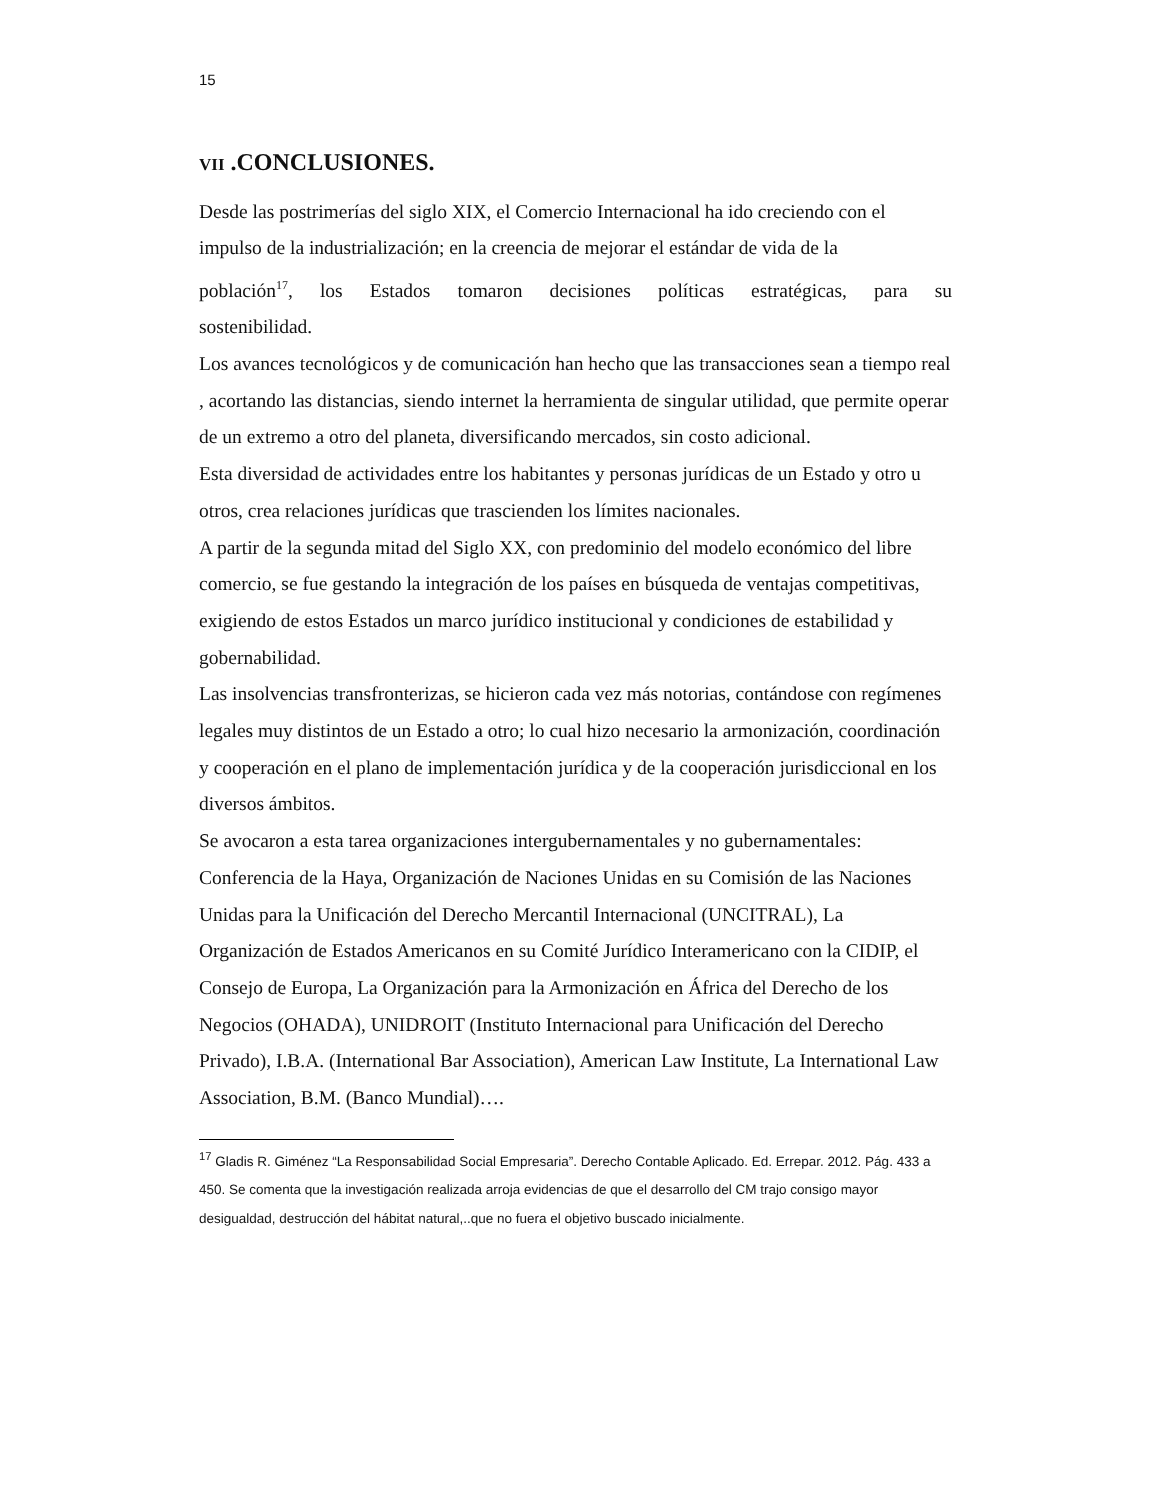15
VII .CONCLUSIONES.
Desde las postrimerías del siglo XIX, el Comercio Internacional ha ido creciendo con el impulso de la industrialización; en la creencia de mejorar el estándar de vida de la
población<sup>17</sup>, los Estados tomaron decisiones políticas estratégicas, para su
sostenibilidad.
Los avances tecnológicos y de comunicación han hecho que las transacciones sean a tiempo real , acortando las distancias, siendo internet la herramienta de singular utilidad, que permite operar de un extremo a otro del planeta, diversificando mercados, sin costo adicional.
Esta diversidad de actividades entre los habitantes y personas jurídicas de un Estado y otro u otros, crea relaciones jurídicas que trascienden los límites nacionales.
A partir de la segunda mitad del Siglo XX, con predominio del modelo económico del libre comercio, se fue gestando la integración de los países en búsqueda de ventajas competitivas, exigiendo de estos Estados un marco jurídico institucional y condiciones de estabilidad y gobernabilidad.
Las insolvencias transfronterizas, se hicieron cada vez más notorias, contándose con regímenes legales muy distintos de un Estado a otro; lo cual hizo necesario la armonización, coordinación y cooperación en el plano de implementación jurídica y de la cooperación jurisdiccional en los diversos ámbitos.
Se avocaron a esta tarea organizaciones intergubernamentales y no gubernamentales: Conferencia de la Haya, Organización de Naciones Unidas en su Comisión de las Naciones Unidas para la Unificación del Derecho Mercantil Internacional (UNCITRAL), La Organización de Estados Americanos en su Comité Jurídico Interamericano con la CIDIP, el Consejo de Europa, La Organización para la Armonización en África del Derecho de los Negocios (OHADA), UNIDROIT (Instituto Internacional para Unificación del Derecho Privado), I.B.A. (International Bar Association), American Law Institute, La International Law Association, B.M. (Banco Mundial)….
<sup>17</sup> Gladis R. Giménez “La Responsabilidad Social Empresaria”. Derecho Contable Aplicado. Ed. Errepar. 2012. Pág. 433 a 450. Se comenta que la investigación realizada arroja evidencias de que el desarrollo del CM trajo consigo mayor desigualdad, destrucción del hábitat natural,..que no fuera el objetivo buscado inicialmente.